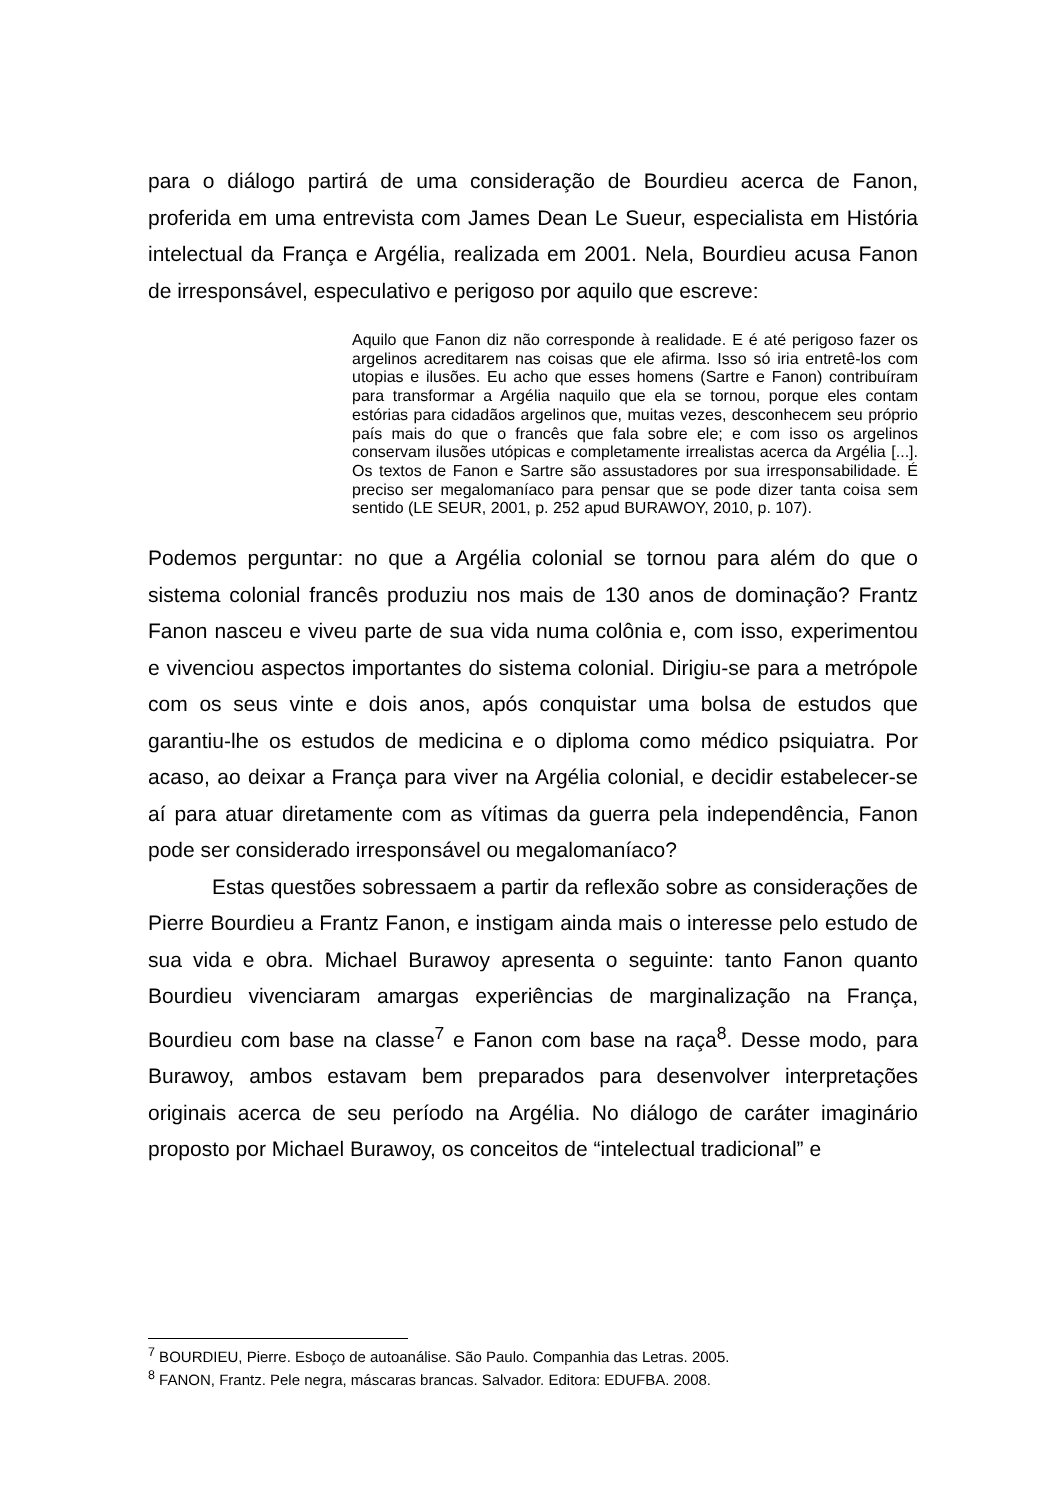para o diálogo partirá de uma consideração de Bourdieu acerca de Fanon, proferida em uma entrevista com James Dean Le Sueur, especialista em História intelectual da França e Argélia, realizada em 2001. Nela, Bourdieu acusa Fanon de irresponsável, especulativo e perigoso por aquilo que escreve:
Aquilo que Fanon diz não corresponde à realidade. E é até perigoso fazer os argelinos acreditarem nas coisas que ele afirma. Isso só iria entretê-los com utopias e ilusões. Eu acho que esses homens (Sartre e Fanon) contribuíram para transformar a Argélia naquilo que ela se tornou, porque eles contam estórias para cidadãos argelinos que, muitas vezes, desconhecem seu próprio país mais do que o francês que fala sobre ele; e com isso os argelinos conservam ilusões utópicas e completamente irrealistas acerca da Argélia [...]. Os textos de Fanon e Sartre são assustadores por sua irresponsabilidade. É preciso ser megalomaníaco para pensar que se pode dizer tanta coisa sem sentido (LE SEUR, 2001, p. 252 apud BURAWOY, 2010, p. 107).
Podemos perguntar: no que a Argélia colonial se tornou para além do que o sistema colonial francês produziu nos mais de 130 anos de dominação? Frantz Fanon nasceu e viveu parte de sua vida numa colônia e, com isso, experimentou e vivenciou aspectos importantes do sistema colonial. Dirigiu-se para a metrópole com os seus vinte e dois anos, após conquistar uma bolsa de estudos que garantiu-lhe os estudos de medicina e o diploma como médico psiquiatra. Por acaso, ao deixar a França para viver na Argélia colonial, e decidir estabelecer-se aí para atuar diretamente com as vítimas da guerra pela independência, Fanon pode ser considerado irresponsável ou megalomaníaco?
Estas questões sobressaem a partir da reflexão sobre as considerações de Pierre Bourdieu a Frantz Fanon, e instigam ainda mais o interesse pelo estudo de sua vida e obra. Michael Burawoy apresenta o seguinte: tanto Fanon quanto Bourdieu vivenciaram amargas experiências de marginalização na França, Bourdieu com base na classe<sup>7</sup> e Fanon com base na raça<sup>8</sup>. Desse modo, para Burawoy, ambos estavam bem preparados para desenvolver interpretações originais acerca de seu período na Argélia. No diálogo de caráter imaginário proposto por Michael Burawoy, os conceitos de “intelectual tradicional” e
<sup>7</sup> BOURDIEU, Pierre. Esboço de autoanálise. São Paulo. Companhia das Letras. 2005.
<sup>8</sup> FANON, Frantz. Pele negra, máscaras brancas. Salvador. Editora: EDUFBA. 2008.